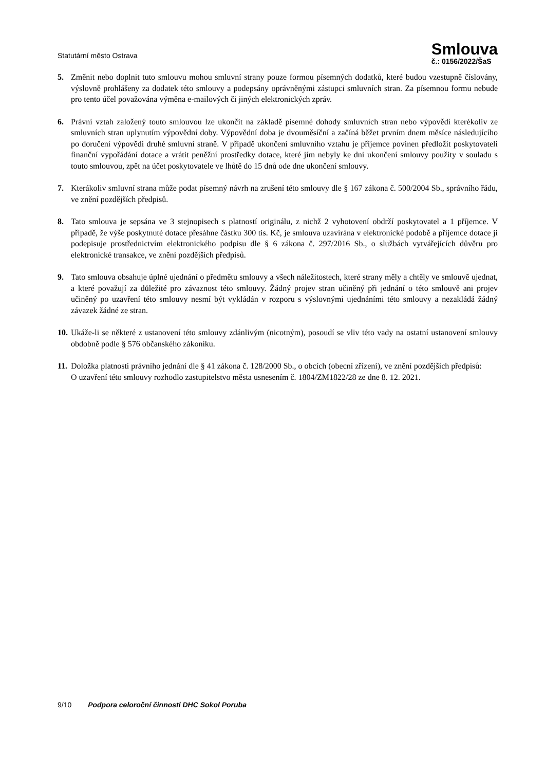Statutární město Ostrava
Smlouva
č.: 0156/2022/ŠaS
5. Změnit nebo doplnit tuto smlouvu mohou smluvní strany pouze formou písemných dodatků, které budou vzestupně číslovány, výslovně prohlášeny za dodatek této smlouvy a podepsány oprávněnými zástupci smluvních stran. Za písemnou formu nebude pro tento účel považována výměna e-mailových či jiných elektronických zpráv.
6. Právní vztah založený touto smlouvou lze ukončit na základě písemné dohody smluvních stran nebo výpovědí kterékoliv ze smluvních stran uplynutím výpovědní doby. Výpovědní doba je dvouměsíční a začíná běžet prvním dnem měsíce následujícího po doručení výpovědi druhé smluvní straně. V případě ukončení smluvního vztahu je příjemce povinen předložit poskytovateli finanční vypořádání dotace a vrátit peněžní prostředky dotace, které jím nebyly ke dni ukončení smlouvy použity v souladu s touto smlouvou, zpět na účet poskytovatele ve lhůtě do 15 dnů ode dne ukončení smlouvy.
7. Kterákoliv smluvní strana může podat písemný návrh na zrušení této smlouvy dle § 167 zákona č. 500/2004 Sb., správního řádu, ve znění pozdějších předpisů.
8. Tato smlouva je sepsána ve 3 stejnopisech s platností originálu, z nichž 2 vyhotovení obdrží poskytovatel a 1 příjemce. V případě, že výše poskytnuté dotace přesáhne částku 300 tis. Kč, je smlouva uzavírána v elektronické podobě a příjemce dotace ji podepisuje prostřednictvím elektronického podpisu dle § 6 zákona č. 297/2016 Sb., o službách vytvářejících důvěru pro elektronické transakce, ve znění pozdějších předpisů.
9. Tato smlouva obsahuje úplné ujednání o předmětu smlouvy a všech náležitostech, které strany měly a chtěly ve smlouvě ujednat, a které považují za důležité pro závaznost této smlouvy. Žádný projev stran učiněný při jednání o této smlouvě ani projev učiněný po uzavření této smlouvy nesmí být vykládán v rozporu s výslovnými ujednáními této smlouvy a nezakládá žádný závazek žádné ze stran.
10. Ukáže-li se některé z ustanovení této smlouvy zdánlivým (nicotným), posoudí se vliv této vady na ostatní ustanovení smlouvy obdobně podle § 576 občanského zákoníku.
11. Doložka platnosti právního jednání dle § 41 zákona č. 128/2000 Sb., o obcích (obecní zřízení), ve znění pozdějších předpisů:
O uzavření této smlouvy rozhodlo zastupitelstvo města usnesením č. 1804/ZM1822/28 ze dne 8. 12. 2021.
9/10 Podpora celoroční činnosti DHC Sokol Poruba